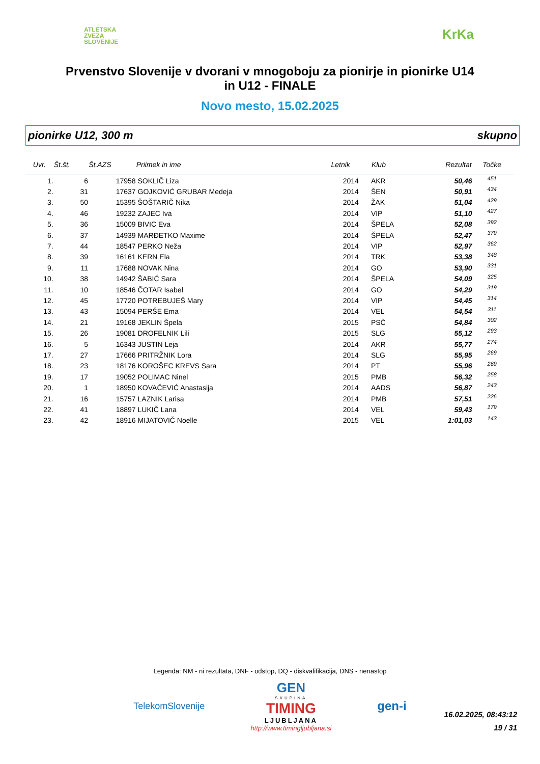ATLETSKA
ZVEZA
SLOVENIJE
KrKa
Prvenstvo Slovenije v dvorani v mnogoboju za pionirje in pionirke U14
in U12 - FINALE
Novo mesto, 15.02.2025
pionirke U12, 300 m skupno
| Uvr. | Št.št. | Št.AZS | Priimek in ime | Letnik | Klub | Rezultat | Točke | |
| --- | --- | --- | --- | --- | --- | --- | --- | --- |
| 1. | 6 | 17958 | SOKLIČ Liza | 2014 | AKR | 50,46 | 451 | |
| 2. | 31 | 17637 | GOJKOVIĆ GRUBAR Medeja | 2014 | ŠEN | 50,91 | 434 | |
| 3. | 50 | 15395 | ŠOŠTARIČ Nika | 2014 | ŽAK | 51,04 | 429 | |
| 4. | 46 | 19232 | ZAJEC Iva | 2014 | VIP | 51,10 | 427 | |
| 5. | 36 | 15009 | BIVIC Eva | 2014 | ŠPELA | 52,08 | 392 | |
| 6. | 37 | 14939 | MARĐETKO Maxime | 2014 | ŠPELA | 52,47 | 379 | |
| 7. | 44 | 18547 | PERKO Neža | 2014 | VIP | 52,97 | 362 | |
| 8. | 39 | 16161 | KERN Ela | 2014 | TRK | 53,38 | 348 | |
| 9. | 11 | 17688 | NOVAK Nina | 2014 | GO | 53,90 | 331 | |
| 10. | 38 | 14942 | ŠABIĆ Sara | 2014 | ŠPELA | 54,09 | 325 | |
| 11. | 10 | 18546 | ČOTAR Isabel | 2014 | GO | 54,29 | 319 | |
| 12. | 45 | 17720 | POTREBUJEŠ Mary | 2014 | VIP | 54,45 | 314 | |
| 13. | 43 | 15094 | PERŠE Ema | 2014 | VEL | 54,54 | 311 | |
| 14. | 21 | 19168 | JEKLIN Špela | 2015 | PSČ | 54,84 | 302 | |
| 15. | 26 | 19081 | DROFELNIK Lili | 2015 | SLG | 55,12 | 293 | |
| 16. | 5 | 16343 | JUSTIN Leja | 2014 | AKR | 55,77 | 274 | |
| 17. | 27 | 17666 | PRITRŽNIK Lora | 2014 | SLG | 55,95 | 269 | |
| 18. | 23 | 18176 | KOROŠEC KREVS Sara | 2014 | PT | 55,96 | 269 | |
| 19. | 17 | 19052 | POLIMAC Ninel | 2015 | PMB | 56,32 | 258 | |
| 20. | 1 | 18950 | KOVAČEVIĆ Anastasija | 2014 | AADS | 56,87 | 243 | |
| 21. | 16 | 15757 | LAZNIK Larisa | 2014 | PMB | 57,51 | 226 | |
| 22. | 41 | 18897 | LUKIČ Lana | 2014 | VEL | 59,43 | 179 | |
| 23. | 42 | 18916 | MIJATOVIČ Noelle | 2015 | VEL | 1:01,03 | 143 | |
Legenda: NM - ni rezultata, DNF - odstop, DQ - diskvalifikacija, DNS - nenastop
TelekomSlovenije
GEN
SKUPINA
TIMING
LJUBLJANA
http://www.timingljubljana.si
gen-i
16.02.2025, 08:43:12
19 / 31